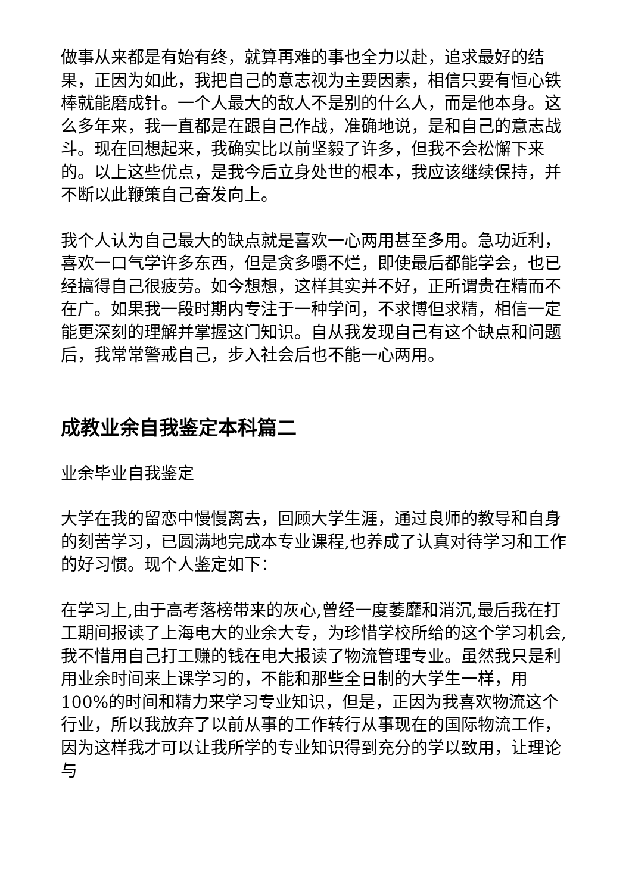做事从来都是有始有终，就算再难的事也全力以赴，追求最好的结果，正因为如此，我把自己的意志视为主要因素，相信只要有恒心铁棒就能磨成针。一个人最大的敌人不是别的什么人，而是他本身。这么多年来，我一直都是在跟自己作战，准确地说，是和自己的意志战斗。现在回想起来，我确实比以前坚毅了许多，但我不会松懈下来的。以上这些优点，是我今后立身处世的根本，我应该继续保持，并不断以此鞭策自己奋发向上。
我个人认为自己最大的缺点就是喜欢一心两用甚至多用。急功近利，喜欢一口气学许多东西，但是贪多嚼不烂，即使最后都能学会，也已经搞得自己很疲劳。如今想想，这样其实并不好，正所谓贵在精而不在广。如果我一段时期内专注于一种学问，不求博但求精，相信一定能更深刻的理解并掌握这门知识。自从我发现自己有这个缺点和问题后，我常常警戒自己，步入社会后也不能一心两用。
成教业余自我鉴定本科篇二
业余毕业自我鉴定
大学在我的留恋中慢慢离去，回顾大学生涯，通过良师的教导和自身的刻苦学习，已圆满地完成本专业课程,也养成了认真对待学习和工作的好习惯。现个人鉴定如下：
在学习上,由于高考落榜带来的灰心,曾经一度萎靡和消沉,最后我在打工期间报读了上海电大的业余大专，为珍惜学校所给的这个学习机会,我不惜用自己打工赚的钱在电大报读了物流管理专业。虽然我只是利用业余时间来上课学习的，不能和那些全日制的大学生一样，用100%的时间和精力来学习专业知识，但是，正因为我喜欢物流这个行业，所以我放弃了以前从事的工作转行从事现在的国际物流工作，因为这样我才可以让我所学的专业知识得到充分的学以致用，让理论与